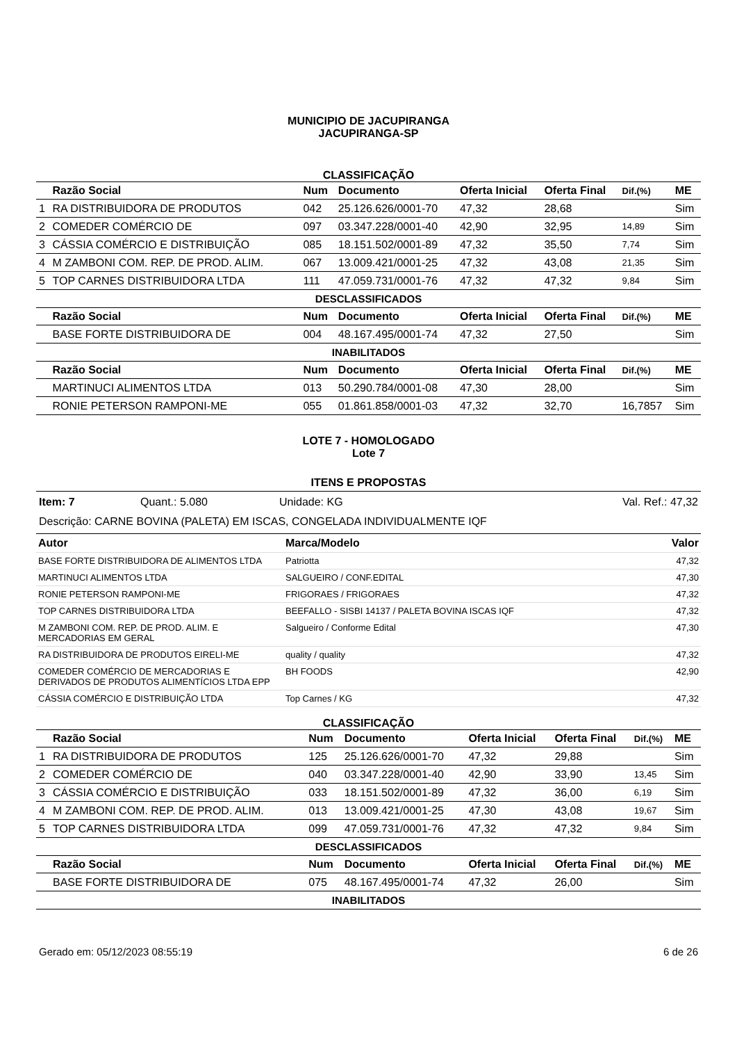MUNICIPIO DE JACUPIRANGA
JACUPIRANGA-SP
CLASSIFICAÇÃO
| | Razão Social | Num | Documento | Oferta Inicial | Oferta Final | Dif.(%) | ME |
| --- | --- | --- | --- | --- | --- | --- | --- |
| 1 | RA DISTRIBUIDORA DE PRODUTOS | 042 | 25.126.626/0001-70 | 47,32 | 28,68 | | Sim |
| 2 | COMEDER COMÉRCIO DE | 097 | 03.347.228/0001-40 | 42,90 | 32,95 | 14,89 | Sim |
| 3 | CÁSSIA COMÉRCIO E DISTRIBUIÇÃO | 085 | 18.151.502/0001-89 | 47,32 | 35,50 | 7,74 | Sim |
| 4 | M ZAMBONI COM. REP. DE PROD. ALIM. | 067 | 13.009.421/0001-25 | 47,32 | 43,08 | 21,35 | Sim |
| 5 | TOP CARNES DISTRIBUIDORA LTDA | 111 | 47.059.731/0001-76 | 47,32 | 47,32 | 9,84 | Sim |
| DESCLASSIFICADOS | | | | | | | |
| | Razão Social | Num | Documento | Oferta Inicial | Oferta Final | Dif.(%) | ME |
| | BASE FORTE DISTRIBUIDORA DE | 004 | 48.167.495/0001-74 | 47,32 | 27,50 | | Sim |
| INABILITADOS | | | | | | | |
| | Razão Social | Num | Documento | Oferta Inicial | Oferta Final | Dif.(%) | ME |
| | MARTINUCI ALIMENTOS LTDA | 013 | 50.290.784/0001-08 | 47,30 | 28,00 | | Sim |
| | RONIE PETERSON RAMPONI-ME | 055 | 01.861.858/0001-03 | 47,32 | 32,70 | 16,7857 | Sim |
LOTE 7 - HOMOLOGADO
Lote 7
ITENS E PROPOSTAS
Item: 7 Quant.: 5.080 Unidade: KG Val. Ref.: 47,32
Descrição: CARNE BOVINA (PALETA) EM ISCAS, CONGELADA INDIVIDUALMENTE IQF
| Autor | Marca/Modelo | Valor |
| --- | --- | --- |
| BASE FORTE DISTRIBUIDORA DE ALIMENTOS LTDA | Patriotta | 47,32 |
| MARTINUCI ALIMENTOS LTDA | SALGUEIRO / CONF.EDITAL | 47,30 |
| RONIE PETERSON RAMPONI-ME | FRIGORAES / FRIGORAES | 47,32 |
| TOP CARNES DISTRIBUIDORA LTDA | BEEFALLO - SISBI 14137 / PALETA BOVINA ISCAS IQF | 47,32 |
| M ZAMBONI COM. REP. DE PROD. ALIM. E MERCADORIAS EM GERAL | Salgueiro / Conforme Edital | 47,30 |
| RA DISTRIBUIDORA DE PRODUTOS EIRELI-ME | quality / quality | 47,32 |
| COMEDER COMÉRCIO DE MERCADORIAS E DERIVADOS DE PRODUTOS ALIMENTÍCIOS LTDA EPP | BH FOODS | 42,90 |
| CÁSSIA COMÉRCIO E DISTRIBUIÇÃO LTDA | Top Carnes / KG | 47,32 |
CLASSIFICAÇÃO
| | Razão Social | Num | Documento | Oferta Inicial | Oferta Final | Dif.(%) | ME |
| --- | --- | --- | --- | --- | --- | --- | --- |
| 1 | RA DISTRIBUIDORA DE PRODUTOS | 125 | 25.126.626/0001-70 | 47,32 | 29,88 | | Sim |
| 2 | COMEDER COMÉRCIO DE | 040 | 03.347.228/0001-40 | 42,90 | 33,90 | 13,45 | Sim |
| 3 | CÁSSIA COMÉRCIO E DISTRIBUIÇÃO | 033 | 18.151.502/0001-89 | 47,32 | 36,00 | 6,19 | Sim |
| 4 | M ZAMBONI COM. REP. DE PROD. ALIM. | 013 | 13.009.421/0001-25 | 47,30 | 43,08 | 19,67 | Sim |
| 5 | TOP CARNES DISTRIBUIDORA LTDA | 099 | 47.059.731/0001-76 | 47,32 | 47,32 | 9,84 | Sim |
| DESCLASSIFICADOS | | | | | | | |
| | Razão Social | Num | Documento | Oferta Inicial | Oferta Final | Dif.(%) | ME |
| | BASE FORTE DISTRIBUIDORA DE | 075 | 48.167.495/0001-74 | 47,32 | 26,00 | | Sim |
| INABILITADOS | | | | | | | |
Gerado em: 05/12/2023 08:55:19 6 de 26